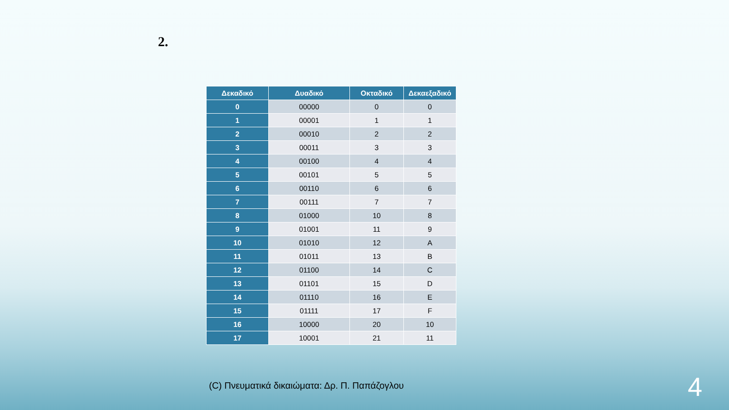2.
| Δεκαδικό | Δυαδικό | Οκταδικό | Δεκαεξαδικό |
| --- | --- | --- | --- |
| 0 | 00000 | 0 | 0 |
| 1 | 00001 | 1 | 1 |
| 2 | 00010 | 2 | 2 |
| 3 | 00011 | 3 | 3 |
| 4 | 00100 | 4 | 4 |
| 5 | 00101 | 5 | 5 |
| 6 | 00110 | 6 | 6 |
| 7 | 00111 | 7 | 7 |
| 8 | 01000 | 10 | 8 |
| 9 | 01001 | 11 | 9 |
| 10 | 01010 | 12 | A |
| 11 | 01011 | 13 | B |
| 12 | 01100 | 14 | C |
| 13 | 01101 | 15 | D |
| 14 | 01110 | 16 | E |
| 15 | 01111 | 17 | F |
| 16 | 10000 | 20 | 10 |
| 17 | 10001 | 21 | 11 |
(C) Πνευματικά δικαιώματα: Δρ. Π. Παπάζογλου
4